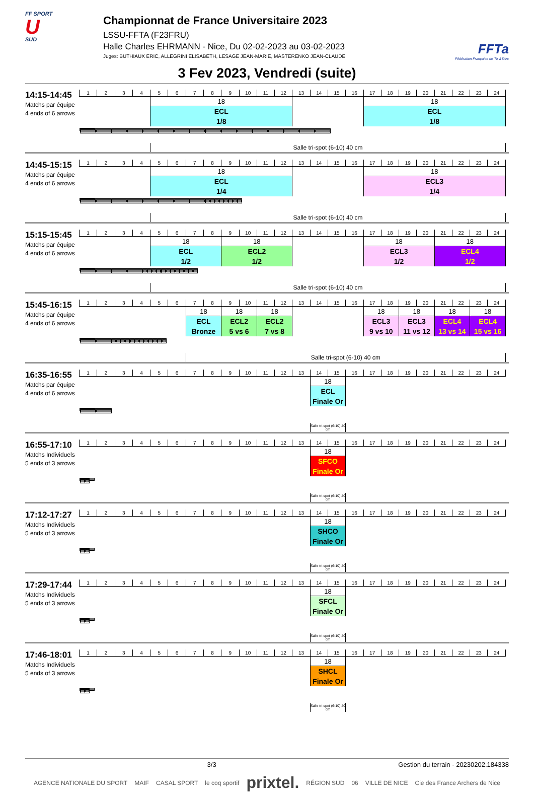FF SPORT
U
SUD
Championnat de France Universitaire 2023
LSSU-FFTA (F23FRU)
Halle Charles EHRMANN - Nice, Du 02-02-2023 au 03-02-2023
Juges: BUTHIAUX ERIC, ALLEGRINI ELISABETH, LESAGE JEAN-MARIE, MASTERENKO JEAN-CLAUDE
FFTa
Fédération Française de Tir à l'Arc
3 Fev 2023, Vendredi (suite)
14:15-14:45
Matchs par équipe
4 ends of 6 arrows
| 1 | 2 | 3 | 4 | 5 | 6 | 7 | 8 | 9 | 10 | 11 | 12 | 13 | 14 | 15 | 16 | 17 | 18 | 19 | 20 | 21 | 22 | 23 | 24 |
| | | | | 18 | | | | | | | | | | | | 18 | | | | | | | |
| | | | | ECL | | | | | | | | | | | | ECL | | | | | | | |
| | | | | 1/8 | | | | | | | | | | | | 1/8 | | | | | | | |
| | | | | Salle tri-spot (6-10) 40 cm | | | | | | | | | | | | | | | | | | | |
14:45-15:15
Matchs par équipe
4 ends of 6 arrows
| 1 | 2 | 3 | 4 | 5 | 6 | 7 | 8 | 9 | 10 | 11 | 12 | 13 | 14 | 15 | 16 | 17 | 18 | 19 | 20 | 21 | 22 | 23 | 24 |
| | | | | 18 | | | | | | | | | | | | 18 | | | | | | | |
| | | | | ECL | | | | | | | | | | | | ECL3 | | | | | | | |
| | | | | 1/4 | | | | | | | | | | | | 1/4 | | | | | | | |
| | | | | Salle tri-spot (6-10) 40 cm | | | | | | | | | | | | | | | | | | | |
15:15-15:45
Matchs par équipe
4 ends of 6 arrows
| 1 | 2 | 3 | 4 | 5 | 6 | 7 | 8 | 9 | 10 | 11 | 12 | 13 | 14 | 15 | 16 | 17 | 18 | 19 | 20 | 21 | 22 | 23 | 24 |
| | | | | 18 | | | | 18 | | | | | | | | 18 | | | | 18 | | | |
| | | | | ECL | | | | ECL2 | | | | | | | | ECL3 | | | | ECL4 | | | |
| | | | | 1/2 | | | | 1/2 | | | | | | | | 1/2 | | | | 1/2 | | | |
| | | | | Salle tri-spot (6-10) 40 cm | | | | | | | | | | | | | | | | | | | |
15:45-16:15
Matchs par équipe
4 ends of 6 arrows
| 1 | 2 | 3 | 4 | 5 | 6 | 7 | 8 | 9 | 10 | 11 | 12 | 13 | 14 | 15 | 16 | 17 | 18 | 19 | 20 | 21 | 22 | 23 | 24 |
| | | | | | | 18 | | 18 | | 18 | | | | | | 18 | | 18 | | 18 | | 18 | |
| | | | | | | ECL | | ECL2 | | ECL2 | | | | | | ECL3 | | ECL3 | | ECL4 | | ECL4 | |
| | | | | | | Bronze | | 5 vs 6 | | 7 vs 8 | | | | | | 9 vs 10 | | 11 vs 12 | | 13 vs 14 | | 15 vs 16 | |
| | | | | | | Salle tri-spot (6-10) 40 cm | | | | | | | | | | | | | | | | | |
16:35-16:55
Matchs par équipe
4 ends of 6 arrows
| 1 | 2 | 3 | 4 | 5 | 6 | 7 | 8 | 9 | 10 | 11 | 12 | 13 | 14 | 15 | 16 | 17 | 18 | 19 | 20 | 21 | 22 | 23 | 24 |
| | | | | | | | | | | | | | 18 | | | | | | | | | | |
| | | | | | | | | | | | | | ECL | | | | | | | | | | |
| | | | | | | | | | | | | | Finale Or | | | | | | | | | | |
| | | | | | | | | | | | | | Salle tri-spot (6-10) 40 cm | | | | | | | | | | |
16:55-17:10
Matchs Individuels
5 ends of 3 arrows
| 1 | 2 | 3 | 4 | 5 | 6 | 7 | 8 | 9 | 10 | 11 | 12 | 13 | 14 | 15 | 16 | 17 | 18 | 19 | 20 | 21 | 22 | 23 | 24 |
| | | | | | | | | | | | | | 18 | | | | | | | | | | |
| | | | | | | | | | | | | | SFCO | | | | | | | | | | |
| | | | | | | | | | | | | | Finale Or | | | | | | | | | | |
| | | | | | | | | | | | | | Salle tri-spot (6-10) 40 cm | | | | | | | | | | |
17:12-17:27
Matchs Individuels
5 ends of 3 arrows
| 1 | 2 | 3 | 4 | 5 | 6 | 7 | 8 | 9 | 10 | 11 | 12 | 13 | 14 | 15 | 16 | 17 | 18 | 19 | 20 | 21 | 22 | 23 | 24 |
| | | | | | | | | | | | | | 18 | | | | | | | | | | |
| | | | | | | | | | | | | | SHCO | | | | | | | | | | |
| | | | | | | | | | | | | | Finale Or | | | | | | | | | | |
| | | | | | | | | | | | | | Salle tri-spot (6-10) 40 cm | | | | | | | | | | |
17:29-17:44
Matchs Individuels
5 ends of 3 arrows
| 1 | 2 | 3 | 4 | 5 | 6 | 7 | 8 | 9 | 10 | 11 | 12 | 13 | 14 | 15 | 16 | 17 | 18 | 19 | 20 | 21 | 22 | 23 | 24 |
| | | | | | | | | | | | | | 18 | | | | | | | | | | |
| | | | | | | | | | | | | | SFCL | | | | | | | | | | |
| | | | | | | | | | | | | | Finale Or | | | | | | | | | | |
| | | | | | | | | | | | | | Salle tri-spot (6-10) 40 cm | | | | | | | | | | |
17:46-18:01
Matchs Individuels
5 ends of 3 arrows
| 1 | 2 | 3 | 4 | 5 | 6 | 7 | 8 | 9 | 10 | 11 | 12 | 13 | 14 | 15 | 16 | 17 | 18 | 19 | 20 | 21 | 22 | 23 | 24 |
| | | | | | | | | | | | | | 18 | | | | | | | | | | |
| | | | | | | | | | | | | | SHCL | | | | | | | | | | |
| | | | | | | | | | | | | | Finale Or | | | | | | | | | | |
| | | | | | | | | | | | | | Salle tri-spot (6-10) 40 cm | | | | | | | | | | |
3/3 Gestion du terrain - 20230202.184338
AGENCE NATIONALE DU SPORT MAIF CASAL SPORT le coq sportif prixtel. RÉGION SUD 06 VILLE DE NICE Cie des France Archers de Nice